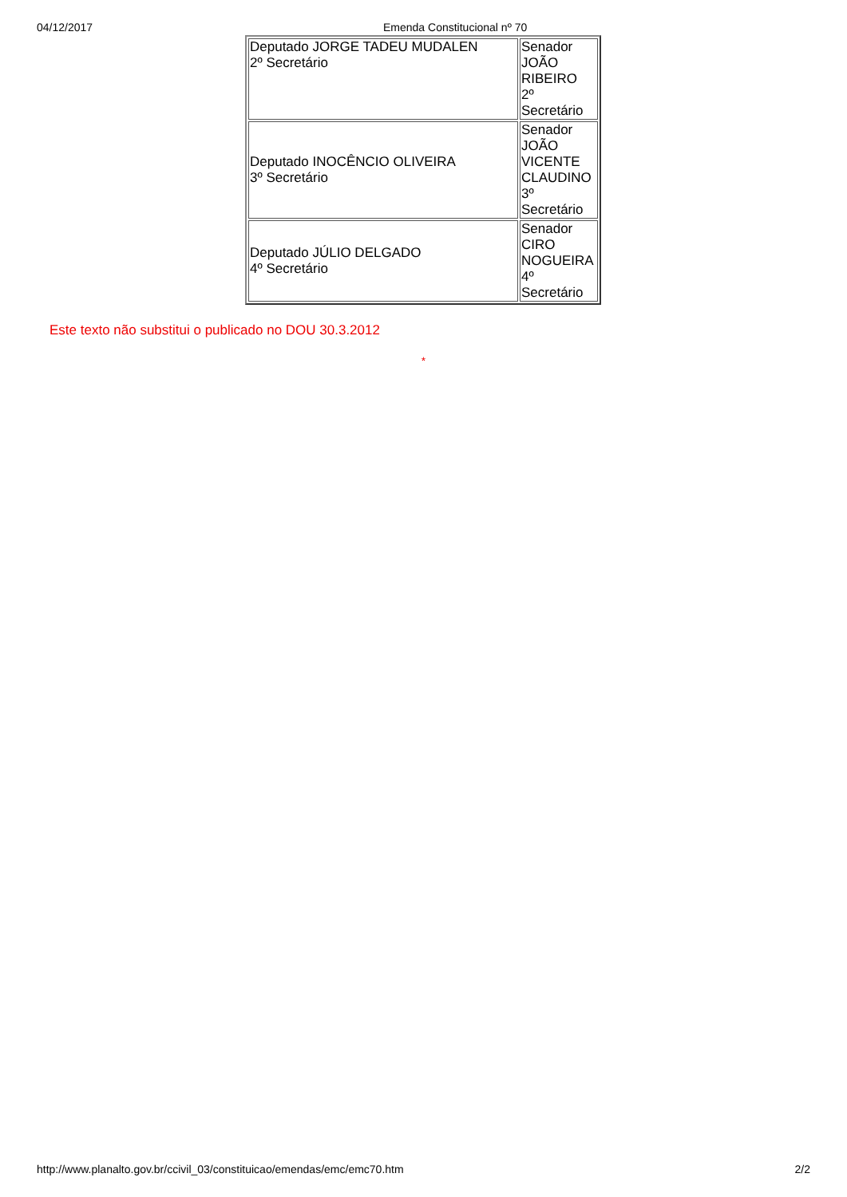04/12/2017 Emenda Constitucional nº 70
| Deputado JORGE TADEU MUDALEN 2º Secretário | Senador JOÃO RIBEIRO 2º Secretário |
| Deputado INOCÊNCIO OLIVEIRA 3º Secretário | Senador JOÃO VICENTE CLAUDINO 3º Secretário |
| Deputado JÚLIO DELGADO 4º Secretário | Senador CIRO NOGUEIRA 4º Secretário |
Este texto não substitui o publicado no DOU 30.3.2012
*
http://www.planalto.gov.br/ccivil_03/constituicao/emendas/emc/emc70.htm 2/2